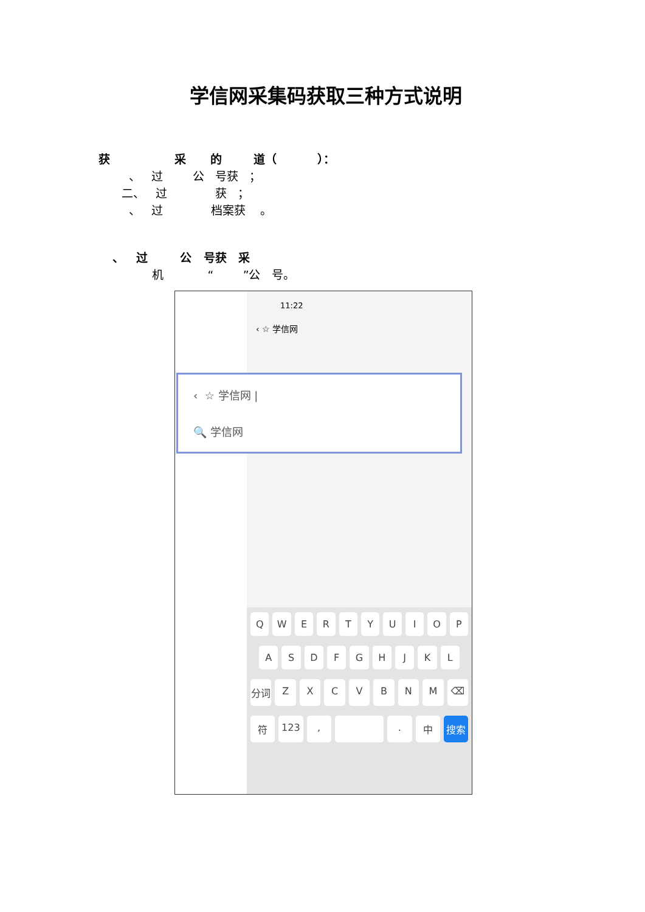学信网采集码获取三种方式说明
获 采 的 道（ ）：
、 过 公 号获 ；
二、 过 获 ；
、 过 档案获 。
、 过 公 号获 采
机 “ ”公 号。
11:22
‹ ☆ 学信网
‹ ☆ 学信网 |
🔍 学信网
QWERTYUIOP
ASDFGHJKL
分词 ZXCVBNM ⌫
符 123, . 中 搜索